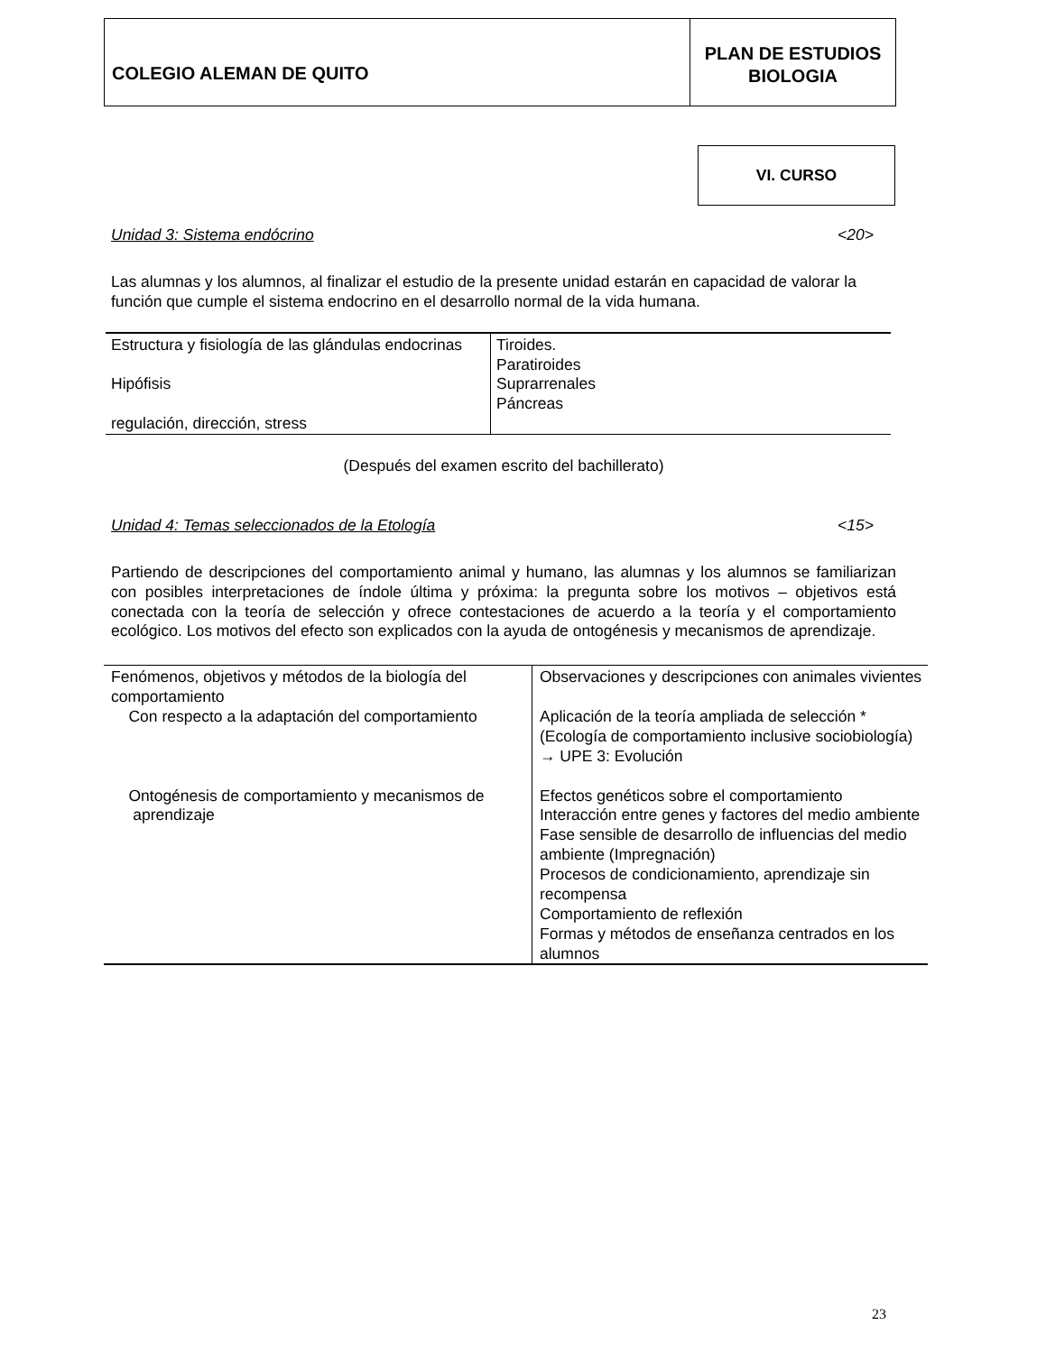COLEGIO ALEMAN DE QUITO
PLAN DE ESTUDIOS
BIOLOGIA
VI. CURSO
Unidad 3: Sistema endócrino <20>
Las alumnas y los alumnos, al finalizar el estudio de la presente unidad estarán en capacidad de valorar la función que cumple el sistema endocrino en el desarrollo normal de la vida humana.
| Estructura y fisiología de las glándulas endocrinas Hipófisis regulación, dirección, stress | Tiroides. Paratiroides Suprarrenales Páncreas |
(Después del examen escrito del bachillerato)
Unidad 4: Temas seleccionados de la Etología <15>
Partiendo de descripciones del comportamiento animal y humano, las alumnas y los alumnos se familiarizan con posibles interpretaciones de índole última y próxima: la pregunta sobre los motivos – objetivos está conectada con la teoría de selección y ofrece contestaciones de acuerdo a la teoría y el comportamiento ecológico. Los motivos del efecto son explicados con la ayuda de ontogénesis y mecanismos de aprendizaje.
| Fenómenos, objetivos y métodos de la biología del comportamiento Con respecto a la adaptación del comportamiento Ontogénesis de comportamiento y mecanismos de aprendizaje | Observaciones y descripciones con animales vivientes Aplicación de la teoría ampliada de selección * (Ecología de comportamiento inclusive sociobiología) → UPE 3: Evolución Efectos genéticos sobre el comportamiento Interacción entre genes y factores del medio ambiente Fase sensible de desarrollo de influencias del medio ambiente (Impregnación) Procesos de condicionamiento, aprendizaje sin recompensa Comportamiento de reflexión Formas y métodos de enseñanza centrados en los alumnos |
23